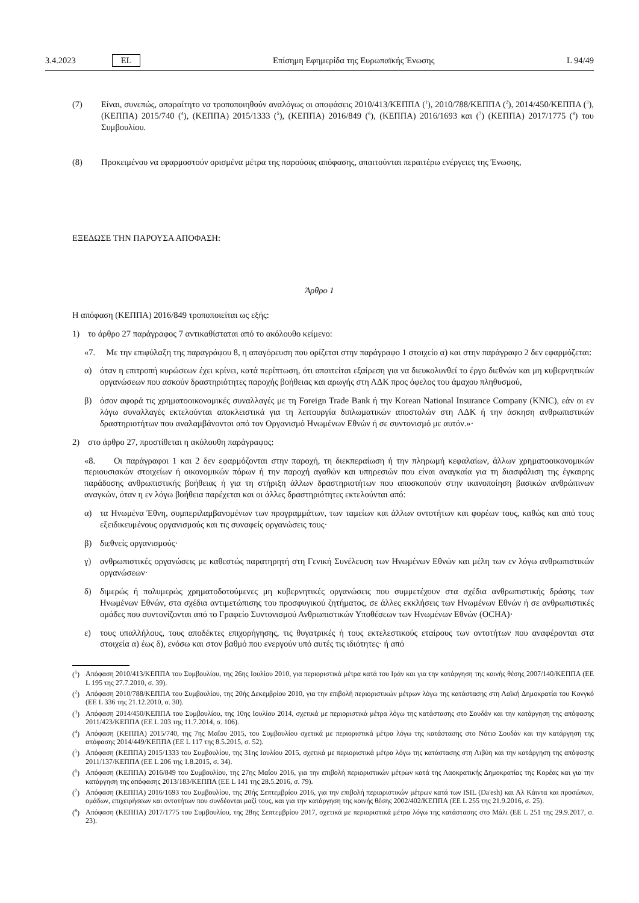3.4.2023 EL Επίσημη Εφημερίδα της Ευρωπαϊκής Ένωσης L 94/49
(7) Είναι, συνεπώς, απαραίτητο να τροποποιηθούν αναλόγως οι αποφάσεις 2010/413/ΚΕΠΠΑ (<sup>1</sup>), 2010/788/ΚΕΠΠΑ (<sup>2</sup>), 2014/450/ΚΕΠΠΑ (<sup>3</sup>), (ΚΕΠΠΑ) 2015/740 (<sup>4</sup>), (ΚΕΠΠΑ) 2015/1333 (<sup>5</sup>), (ΚΕΠΠΑ) 2016/849 (<sup>6</sup>), (ΚΕΠΠΑ) 2016/1693 και (<sup>7</sup>) (ΚΕΠΠΑ) 2017/1775 (<sup>8</sup>) του Συμβουλίου.
(8) Προκειμένου να εφαρμοστούν ορισμένα μέτρα της παρούσας απόφασης, απαιτούνται περαιτέρω ενέργειες της Ένωσης,
ΕΞΕΔΩΣΕ ΤΗΝ ΠΑΡΟΥΣΑ ΑΠΟΦΑΣΗ:
Άρθρο 1
Η απόφαση (ΚΕΠΠΑ) 2016/849 τροποποιείται ως εξής:
1) το άρθρο 27 παράγραφος 7 αντικαθίσταται από το ακόλουθο κείμενο:
«7. Με την επιφύλαξη της παραγράφου 8, η απαγόρευση που ορίζεται στην παράγραφο 1 στοιχείο α) και στην παράγραφο 2 δεν εφαρμόζεται:
α) όταν η επιτροπή κυρώσεων έχει κρίνει, κατά περίπτωση, ότι απαιτείται εξαίρεση για να διευκολυνθεί το έργο διεθνών και μη κυβερνητικών οργανώσεων που ασκούν δραστηριότητες παροχής βοήθειας και αρωγής στη ΛΔΚ προς όφελος του άμαχου πληθυσμού,
β) όσον αφορά τις χρηματοοικονομικές συναλλαγές με τη Foreign Trade Bank ή την Korean National Insurance Company (KNIC), εάν οι εν λόγω συναλλαγές εκτελούνται αποκλειστικά για τη λειτουργία διπλωματικών αποστολών στη ΛΔΚ ή την άσκηση ανθρωπιστικών δραστηριοτήτων που αναλαμβάνονται από τον Οργανισμό Ηνωμένων Εθνών ή σε συντονισμό με αυτόν.»·
2) στο άρθρο 27, προστίθεται η ακόλουθη παράγραφος:
«8. Οι παράγραφοι 1 και 2 δεν εφαρμόζονται στην παροχή, τη διεκπεραίωση ή την πληρωμή κεφαλαίων, άλλων χρηματοοι­κονομικών περιουσιακών στοιχείων ή οικονομικών πόρων ή την παροχή αγαθών και υπηρεσιών που είναι αναγκαία για τη διασφάλιση της έγκαιρης παράδοσης ανθρωπιστικής βοήθειας ή για τη στήριξη άλλων δραστηριοτήτων που αποσκοπούν στην ικανοποίηση βασικών ανθρώπινων αναγκών, όταν η εν λόγω βοήθεια παρέχεται και οι άλλες δραστηριότητες εκτελούνται από:
α) τα Ηνωμένα Έθνη, συμπεριλαμβανομένων των προγραμμάτων, των ταμείων και άλλων οντοτήτων και φορέων τους, καθώς και από τους εξειδικευμένους οργανισμούς και τις συναφείς οργανώσεις τους·
β) διεθνείς οργανισμούς·
γ) ανθρωπιστικές οργανώσεις με καθεστώς παρατηρητή στη Γενική Συνέλευση των Ηνωμένων Εθνών και μέλη των εν λόγω ανθρωπιστικών οργανώσεων·
δ) διμερώς ή πολυμερώς χρηματοδοτούμενες μη κυβερνητικές οργανώσεις που συμμετέχουν στα σχέδια ανθρωπιστικής δράσης των Ηνωμένων Εθνών, στα σχέδια αντιμετώπισης του προσφυγικού ζητήματος, σε άλλες εκκλήσεις των Ηνωμένων Εθνών ή σε ανθρωπιστικές ομάδες που συντονίζονται από το Γραφείο Συντονισμού Ανθρωπιστικών Υποθέσεων των Ηνωμένων Εθνών (OCHA)·
ε) τους υπαλλήλους, τους αποδέκτες επιχορήγησης, τις θυγατρικές ή τους εκτελεστικούς εταίρους των οντοτήτων που αναφέρονται στα στοιχεία α) έως δ), ενόσω και στον βαθμό που ενεργούν υπό αυτές τις ιδιότητες· ή από
(<sup>1</sup>) Απόφαση 2010/413/ΚΕΠΠΑ του Συμβουλίου, της 26ης Ιουλίου 2010, για περιοριστικά μέτρα κατά του Ιράν και για την κατάργηση της κοινής θέσης 2007/140/ΚΕΠΠΑ (ΕΕ L 195 της 27.7.2010, σ. 39).
(<sup>2</sup>) Απόφαση 2010/788/ΚΕΠΠΑ του Συμβουλίου, της 20ής Δεκεμβρίου 2010, για την επιβολή περιοριστικών μέτρων λόγω της κατάστασης στη Λαϊκή Δημοκρατία του Κονγκό (ΕΕ L 336 της 21.12.2010, σ. 30).
(<sup>3</sup>) Απόφαση 2014/450/ΚΕΠΠΑ του Συμβουλίου, της 10ης Ιουλίου 2014, σχετικά με περιοριστικά μέτρα λόγω της κατάστασης στο Σουδάν και την κατάργηση της απόφασης 2011/423/ΚΕΠΠΑ (ΕΕ L 203 της 11.7.2014, σ. 106).
(<sup>4</sup>) Απόφαση (ΚΕΠΠΑ) 2015/740, της 7ης Μαΐου 2015, του Συμβουλίου σχετικά με περιοριστικά μέτρα λόγω της κατάστασης στο Νότιο Σουδάν και την κατάργηση της απόφασης 2014/449/ΚΕΠΠΑ (ΕΕ L 117 της 8.5.2015, σ. 52).
(<sup>5</sup>) Απόφαση (ΚΕΠΠΑ) 2015/1333 του Συμβουλίου, της 31ης Ιουλίου 2015, σχετικά με περιοριστικά μέτρα λόγω της κατάστασης στη Λιβύη και την κατάργηση της απόφασης 2011/137/ΚΕΠΠΑ (ΕΕ L 206 της 1.8.2015, σ. 34).
(<sup>6</sup>) Απόφαση (ΚΕΠΠΑ) 2016/849 του Συμβουλίου, της 27ης Μαΐου 2016, για την επιβολή περιοριστικών μέτρων κατά της Λαοκρατικής Δημοκρατίας της Κορέας και για την κατάργηση της απόφασης 2013/183/ΚΕΠΠΑ (ΕΕ L 141 της 28.5.2016, σ. 79).
(<sup>7</sup>) Απόφαση (ΚΕΠΠΑ) 2016/1693 του Συμβουλίου, της 20ής Σεπτεμβρίου 2016, για την επιβολή περιοριστικών μέτρων κατά των ISIL (Da'esh) και Αλ Κάιντα και προσώπων, ομάδων, επιχειρήσεων και οντοτήτων που συνδέονται μαζί τους, και για την κατάργηση της κοινής θέσης 2002/402/ΚΕΠΠΑ (ΕΕ L 255 της 21.9.2016, σ. 25).
(<sup>8</sup>) Απόφαση (ΚΕΠΠΑ) 2017/1775 του Συμβουλίου, της 28ης Σεπτεμβρίου 2017, σχετικά με περιοριστικά μέτρα λόγω της κατάστασης στο Μάλι (ΕΕ L 251 της 29.9.2017, σ. 23).